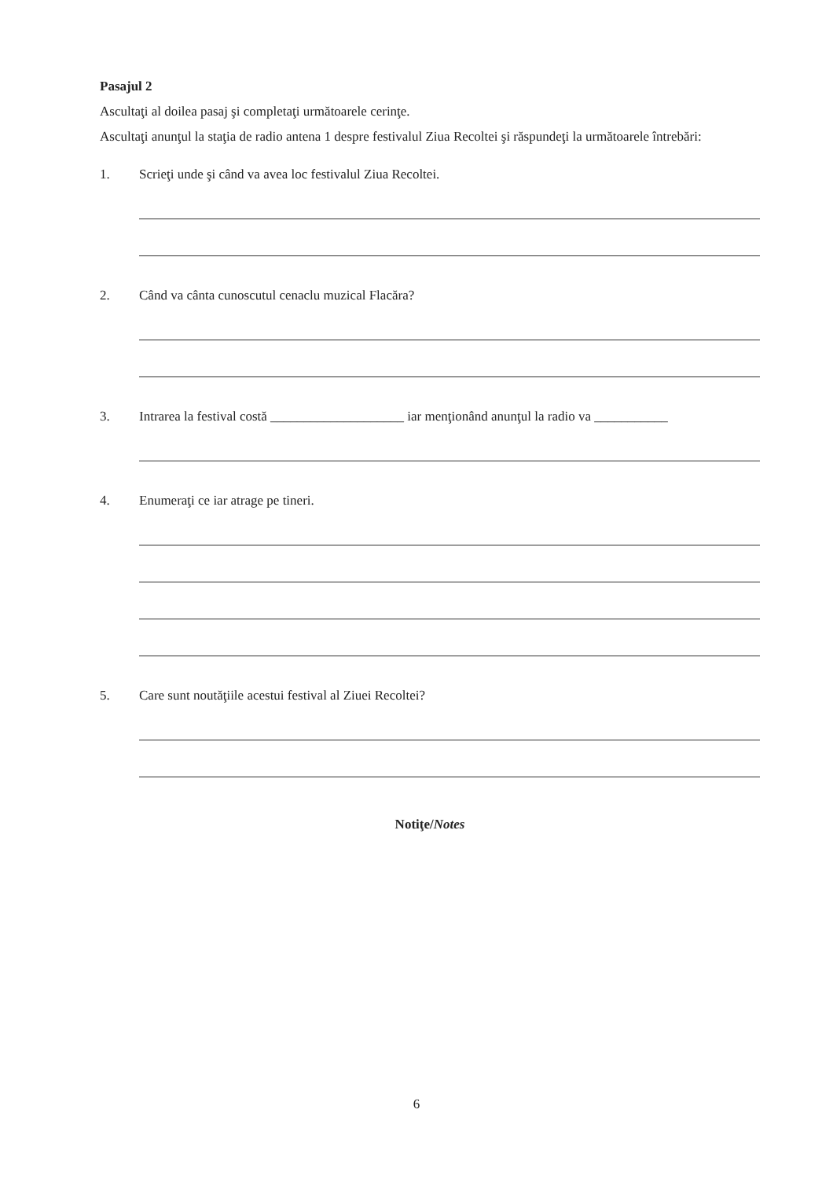Pasajul 2
Ascultaţi al doilea pasaj şi completaţi următoarele cerinţe.
Ascultaţi anunţul la staţia de radio antena 1 despre festivalul Ziua Recoltei şi răspundeţi la următoarele întrebări:
1. Scrieţi unde şi când va avea loc festivalul Ziua Recoltei.
2. Când va cânta cunoscutul cenaclu muzical Flacăra?
3. Intrarea la festival costă ____________________ iar menţionând anunţul la radio va ___________
4. Enumeraţi ce iar atrage pe tineri.
5. Care sunt noutăţiile acestui festival al Ziuei Recoltei?
Notiţe/Notes
6